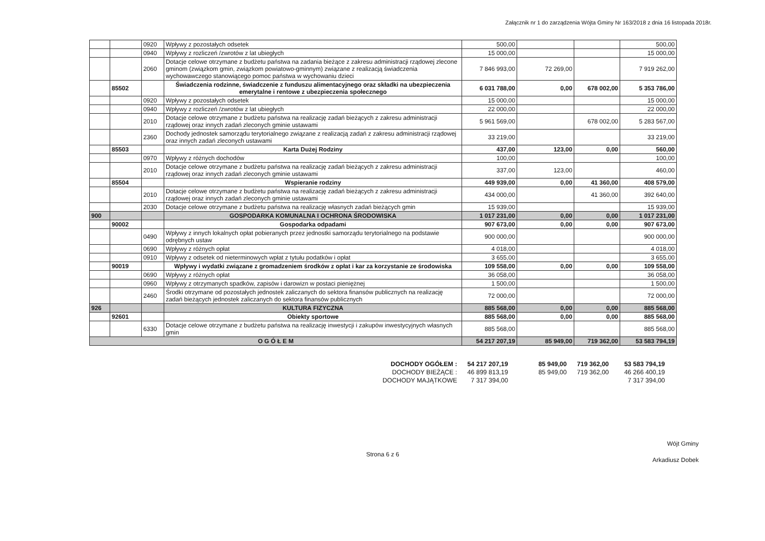Załącznik nr 1 do zarządzenia Wójta Gminy Nr 163/2018 z dnia 16 listopada 2018r.
| | | 0920 | Wpływy z pozostałych odsetek | 500,00 | | | 500,00 |
| | | 0940 | Wpływy z rozliczeń /zwrotów z lat ubiegłych | 15 000,00 | | | 15 000,00 |
| | | 2060 | Dotacje celowe otrzymane z budżetu państwa na zadania bieżące z zakresu administracji rządowej zlecone gminom (związkom gmin, związkom powiatowo-gminnym) związane z realizacją świadczenia wychowawczego stanowiącego pomoc państwa w wychowaniu dzieci | 7 846 993,00 | 72 269,00 | | 7 919 262,00 |
| | 85502 | | Świadczenia rodzinne, świadczenie z funduszu alimentacyjnego oraz składki na ubezpieczenia emerytalne i rentowe z ubezpieczenia społecznego | 6 031 788,00 | 0,00 | 678 002,00 | 5 353 786,00 |
| | | 0920 | Wpływy z pozostałych odsetek | 15 000,00 | | | 15 000,00 |
| | | 0940 | Wpływy z rozliczeń /zwrotów z lat ubiegłych | 22 000,00 | | | 22 000,00 |
| | | 2010 | Dotacje celowe otrzymane z budżetu państwa na realizację zadań bieżących z zakresu administracji rządowej oraz innych zadań zleconych gminie ustawami | 5 961 569,00 | | 678 002,00 | 5 283 567,00 |
| | | 2360 | Dochody jednostek samorządu terytorialnego związane z realizacją zadań z zakresu administracji rządowej oraz innych zadań zleconych ustawami | 33 219,00 | | | 33 219,00 |
| | 85503 | | Karta Dużej Rodziny | 437,00 | 123,00 | 0,00 | 560,00 |
| | | 0970 | Wpływy z różnych dochodów | 100,00 | | | 100,00 |
| | | 2010 | Dotacje celowe otrzymane z budżetu państwa na realizację zadań bieżących z zakresu administracji rządowej oraz innych zadań zleconych gminie ustawami | 337,00 | 123,00 | | 460,00 |
| | 85504 | | Wspieranie rodziny | 449 939,00 | 0,00 | 41 360,00 | 408 579,00 |
| | | 2010 | Dotacje celowe otrzymane z budżetu państwa na realizację zadań bieżących z zakresu administracji rządowej oraz innych zadań zleconych gminie ustawami | 434 000,00 | | 41 360,00 | 392 640,00 |
| | | 2030 | Dotacje celowe otrzymane z budżetu państwa na realizację własnych zadań bieżących gmin | 15 939,00 | | | 15 939,00 |
| 900 | | | GOSPODARKA KOMUNALNA I OCHRONA ŚRODOWISKA | 1 017 231,00 | 0,00 | 0,00 | 1 017 231,00 |
| | 90002 | | Gospodarka odpadami | 907 673,00 | 0,00 | 0,00 | 907 673,00 |
| | | 0490 | Wpływy z innych lokalnych opłat pobieranych przez jednostki samorządu terytorialnego na podstawie odrębnych ustaw | 900 000,00 | | | 900 000,00 |
| | | 0690 | Wpływy z różnych opłat | 4 018,00 | | | 4 018,00 |
| | | 0910 | Wpływy z odsetek od nieterminowych wpłat z tytułu podatków i opłat | 3 655,00 | | | 3 655,00 |
| | 90019 | | Wpływy i wydatki związane z gromadzeniem środków z opłat i kar za korzystanie ze środowiska | 109 558,00 | 0,00 | 0,00 | 109 558,00 |
| | | 0690 | Wpływy z różnych opłat | 36 058,00 | | | 36 058,00 |
| | | 0960 | Wpływy z otrzymanych spadków, zapisów i darowizn w postaci pieniężnej | 1 500,00 | | | 1 500,00 |
| | | 2460 | Środki otrzymane od pozostałych jednostek zaliczanych do sektora finansów publicznych na realizację zadań bieżących jednostek zaliczanych do sektora finansów publicznych | 72 000,00 | | | 72 000,00 |
| 926 | | | KULTURA FIZYCZNA | 885 568,00 | 0,00 | 0,00 | 885 568,00 |
| | 92601 | | Obiekty sportowe | 885 568,00 | 0,00 | 0,00 | 885 568,00 |
| | | 6330 | Dotacje celowe otrzymane z budżetu państwa na realizację inwestycji i zakupów inwestycyjnych własnych gmin | 885 568,00 | | | 885 568,00 |
| O G Ó Ł E M | | | | 54 217 207,19 | 85 949,00 | 719 362,00 | 53 583 794,19 |
| DOCHODY OGÓŁEM : | 54 217 207,19 | 85 949,00 | 719 362,00 | 53 583 794,19 |
| DOCHODY BIEŻĄCE : | 46 899 813,19 | 85 949,00 | 719 362,00 | 46 266 400,19 |
| DOCHODY MAJĄTKOWE | 7 317 394,00 | | | 7 317 394,00 |
Strona 6 z 6
Wójt Gminy
Arkadiusz Dobek